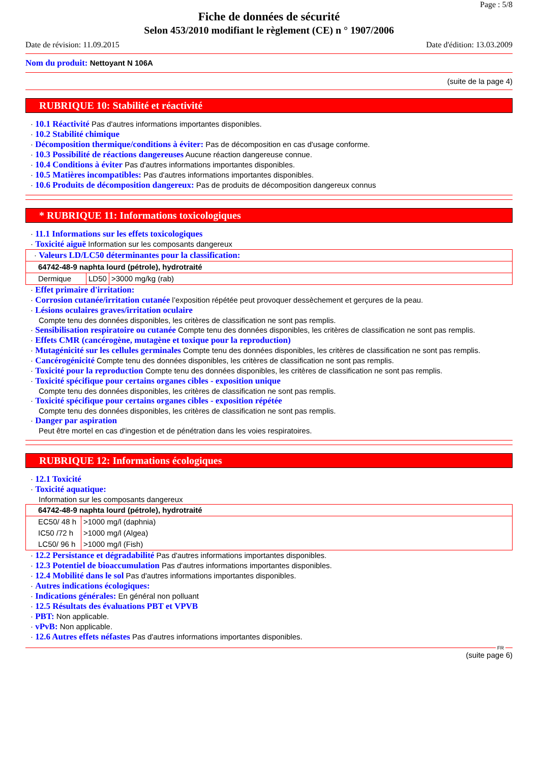Page : 5/8
Fiche de données de sécurité
Selon 453/2010 modifiant le règlement (CE) n ° 1907/2006
Date de révision: 11.09.2015 Date d'édition: 13.03.2009
Nom du produit: Nettoyant N 106A
(suite de la page 4)
RUBRIQUE 10: Stabilité et réactivité
· 10.1 Réactivité Pas d'autres informations importantes disponibles.
· 10.2 Stabilité chimique
· Décomposition thermique/conditions à éviter: Pas de décomposition en cas d'usage conforme.
· 10.3 Possibilité de réactions dangereuses Aucune réaction dangereuse connue.
· 10.4 Conditions à éviter Pas d'autres informations importantes disponibles.
· 10.5 Matières incompatibles: Pas d'autres informations importantes disponibles.
· 10.6 Produits de décomposition dangereux: Pas de produits de décomposition dangereux connus
* RUBRIQUE 11: Informations toxicologiques
· 11.1 Informations sur les effets toxicologiques
· Toxicité aiguë Information sur les composants dangereux
| · Valeurs LD/LC50 déterminantes pour la classification: | | |
| 64742-48-9 naphta lourd (pétrole), hydrotraité | | |
| Dermique | LD50 | >3000 mg/kg (rab) |
· Effet primaire d'irritation:
· Corrosion cutanée/irritation cutanée l’exposition répétée peut provoquer dessèchement et gerçures de la peau.
· Lésions oculaires graves/irritation oculaire
Compte tenu des données disponibles, les critères de classification ne sont pas remplis.
· Sensibilisation respiratoire ou cutanée Compte tenu des données disponibles, les critères de classification ne sont pas remplis.
· Effets CMR (cancérogène, mutagène et toxique pour la reproduction)
· Mutagénicité sur les cellules germinales Compte tenu des données disponibles, les critères de classification ne sont pas remplis.
· Cancérogénicité Compte tenu des données disponibles, les critères de classification ne sont pas remplis.
· Toxicité pour la reproduction Compte tenu des données disponibles, les critères de classification ne sont pas remplis.
· Toxicité spécifique pour certains organes cibles - exposition unique
Compte tenu des données disponibles, les critères de classification ne sont pas remplis.
· Toxicité spécifique pour certains organes cibles - exposition répétée
Compte tenu des données disponibles, les critères de classification ne sont pas remplis.
· Danger par aspiration
Peut être mortel en cas d'ingestion et de pénétration dans les voies respiratoires.
RUBRIQUE 12: Informations écologiques
· 12.1 Toxicité
· Toxicité aquatique:
Information sur les composants dangereux
| 64742-48-9 naphta lourd (pétrole), hydrotraité | |
| EC50/ 48 h | >1000 mg/l (daphnia) |
| IC50 /72 h | >1000 mg/l (Algea) |
| LC50/ 96 h | >1000 mg/l (Fish) |
· 12.2 Persistance et dégradabilité Pas d'autres informations importantes disponibles.
· 12.3 Potentiel de bioaccumulation Pas d'autres informations importantes disponibles.
· 12.4 Mobilité dans le sol Pas d'autres informations importantes disponibles.
· Autres indications écologiques:
· Indications générales: En général non polluant
· 12.5 Résultats des évaluations PBT et VPVB
· PBT: Non applicable.
· vPvB: Non applicable.
· 12.6 Autres effets néfastes Pas d'autres informations importantes disponibles.
FR
(suite page 6)